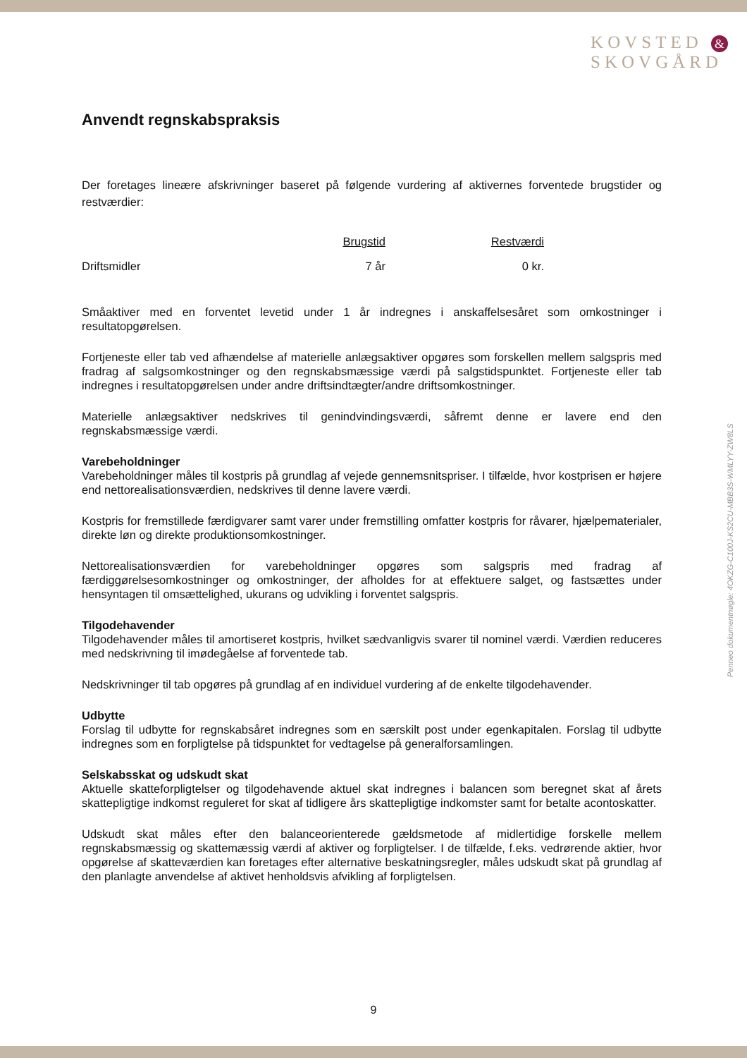KOVSTED &
SKOVGÅRD
Penneo dokumentnøgle: 4OKZG-C100J-KS2CU-MBB3S-WMLYY-ZW8LS
Anvendt regnskabspraksis
Der foretages lineære afskrivninger baseret på følgende vurdering af aktivernes forventede brugstider og restværdier:
| | Brugstid | Restværdi |
| --- | --- | --- |
| Driftsmidler | 7 år | 0 kr. |
Småaktiver med en forventet levetid under 1 år indregnes i anskaffelsesåret som omkostninger i resultatopgørelsen.
Fortjeneste eller tab ved afhændelse af materielle anlægsaktiver opgøres som forskellen mellem salgspris med fradrag af salgsomkostninger og den regnskabsmæssige værdi på salgstidspunktet. Fortjeneste eller tab indregnes i resultatopgørelsen under andre driftsindtægter/andre driftsomkostninger.
Materielle anlægsaktiver nedskrives til genindvindingsværdi, såfremt denne er lavere end den regnskabsmæssige værdi.
Varebeholdninger
Varebeholdninger måles til kostpris på grundlag af vejede gennemsnitspriser. I tilfælde, hvor kostprisen er højere end nettorealisationsværdien, nedskrives til denne lavere værdi.
Kostpris for fremstillede færdigvarer samt varer under fremstilling omfatter kostpris for råvarer, hjælpematerialer, direkte løn og direkte produktionsomkostninger.
Nettorealisationsværdien for varebeholdninger opgøres som salgspris med fradrag af færdiggørelsesomkostninger og omkostninger, der afholdes for at effektuere salget, og fastsættes under hensyntagen til omsættelighed, ukurans og udvikling i forventet salgspris.
Tilgodehavender
Tilgodehavender måles til amortiseret kostpris, hvilket sædvanligvis svarer til nominel værdi. Værdien reduceres med nedskrivning til imødegåelse af forventede tab.
Nedskrivninger til tab opgøres på grundlag af en individuel vurdering af de enkelte tilgodehavender.
Udbytte
Forslag til udbytte for regnskabsåret indregnes som en særskilt post under egenkapitalen. Forslag til udbytte indregnes som en forpligtelse på tidspunktet for vedtagelse på generalforsamlingen.
Selskabsskat og udskudt skat
Aktuelle skatteforpligtelser og tilgodehavende aktuel skat indregnes i balancen som beregnet skat af årets skattepligtige indkomst reguleret for skat af tidligere års skattepligtige indkomster samt for betalte acontoskatter.
Udskudt skat måles efter den balanceorienterede gældsmetode af midlertidige forskelle mellem regnskabsmæssig og skattemæssig værdi af aktiver og forpligtelser. I de tilfælde, f.eks. vedrørende aktier, hvor opgørelse af skatteværdien kan foretages efter alternative beskatningsregler, måles udskudt skat på grundlag af den planlagte anvendelse af aktivet henholdsvis afvikling af forpligtelsen.
9